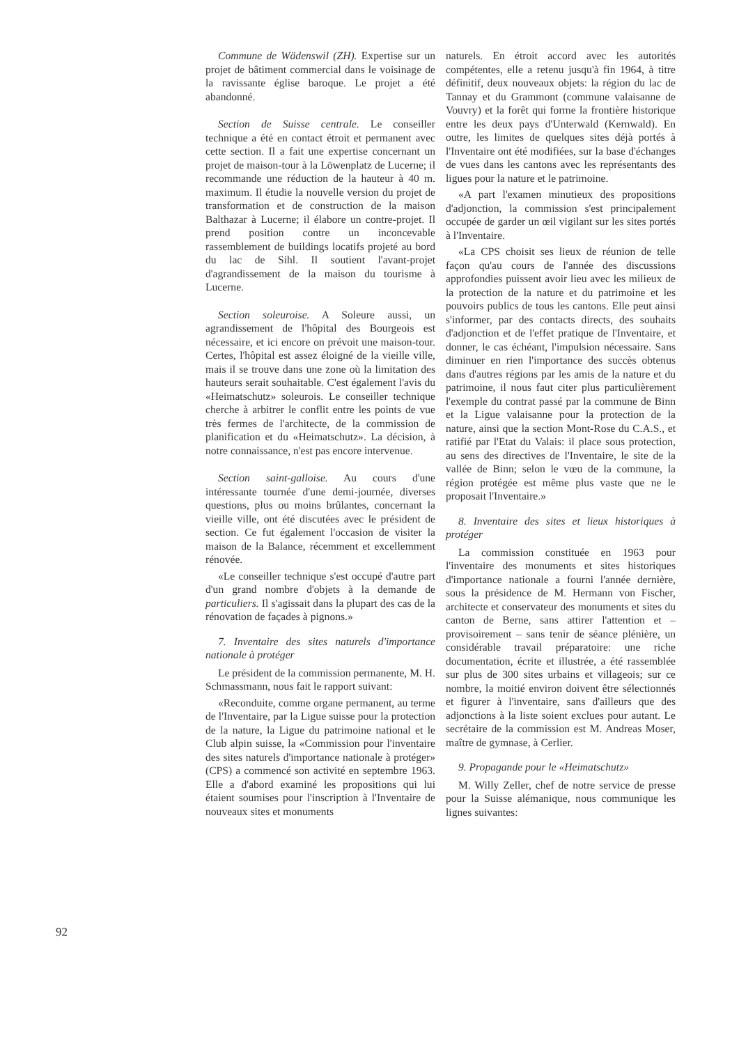Commune de Wädenswil (ZH). Expertise sur un projet de bâtiment commercial dans le voisinage de la ravissante église baroque. Le projet a été abandonné.
Section de Suisse centrale. Le conseiller technique a été en contact étroit et permanent avec cette section. Il a fait une expertise concernant un projet de maison-tour à la Löwenplatz de Lucerne; il recommande une réduction de la hauteur à 40 m. maximum. Il étudie la nouvelle version du projet de transformation et de construction de la maison Balthazar à Lucerne; il élabore un contre-projet. Il prend position contre un inconcevable rassemblement de buildings locatifs projeté au bord du lac de Sihl. Il soutient l'avant-projet d'agrandissement de la maison du tourisme à Lucerne.
Section soleuroise. A Soleure aussi, un agrandissement de l'hôpital des Bourgeois est nécessaire, et ici encore on prévoit une maison-tour. Certes, l'hôpital est assez éloigné de la vieille ville, mais il se trouve dans une zone où la limitation des hauteurs serait souhaitable. C'est également l'avis du «Heimatschutz» soleurois. Le conseiller technique cherche à arbitrer le conflit entre les points de vue très fermes de l'architecte, de la commission de planification et du «Heimatschutz». La décision, à notre connaissance, n'est pas encore intervenue.
Section saint-galloise. Au cours d'une intéressante tournée d'une demi-journée, diverses questions, plus ou moins brûlantes, concernant la vieille ville, ont été discutées avec le président de section. Ce fut également l'occasion de visiter la maison de la Balance, récemment et excellemment rénovée.
«Le conseiller technique s'est occupé d'autre part d'un grand nombre d'objets à la demande de particuliers. Il s'agissait dans la plupart des cas de la rénovation de façades à pignons.»
7. Inventaire des sites naturels d'importance nationale à protéger
Le président de la commission permanente, M. H. Schmassmann, nous fait le rapport suivant:
«Reconduite, comme organe permanent, au terme de l'Inventaire, par la Ligue suisse pour la protection de la nature, la Ligue du patrimoine national et le Club alpin suisse, la «Commission pour l'inventaire des sites naturels d'importance nationale à protéger» (CPS) a commencé son activité en septembre 1963. Elle a d'abord examiné les propositions qui lui étaient soumises pour l'inscription à l'Inventaire de nouveaux sites et monuments
naturels. En étroit accord avec les autorités compétentes, elle a retenu jusqu'à fin 1964, à titre définitif, deux nouveaux objets: la région du lac de Tannay et du Grammont (commune valaisanne de Vouvry) et la forêt qui forme la frontière historique entre les deux pays d'Unterwald (Kernwald). En outre, les limites de quelques sites déjà portés à l'Inventaire ont été modifiées, sur la base d'échanges de vues dans les cantons avec les représentants des ligues pour la nature et le patrimoine.
«A part l'examen minutieux des propositions d'adjonction, la commission s'est principalement occupée de garder un œil vigilant sur les sites portés à l'Inventaire.
«La CPS choisit ses lieux de réunion de telle façon qu'au cours de l'année des discussions approfondies puissent avoir lieu avec les milieux de la protection de la nature et du patrimoine et les pouvoirs publics de tous les cantons. Elle peut ainsi s'informer, par des contacts directs, des souhaits d'adjonction et de l'effet pratique de l'Inventaire, et donner, le cas échéant, l'impulsion nécessaire. Sans diminuer en rien l'importance des succès obtenus dans d'autres régions par les amis de la nature et du patrimoine, il nous faut citer plus particulièrement l'exemple du contrat passé par la commune de Binn et la Ligue valaisanne pour la protection de la nature, ainsi que la section Mont-Rose du C.A.S., et ratifié par l'Etat du Valais: il place sous protection, au sens des directives de l'Inventaire, le site de la vallée de Binn; selon le vœu de la commune, la région protégée est même plus vaste que ne le proposait l'Inventaire.»
8. Inventaire des sites et lieux historiques à protéger
La commission constituée en 1963 pour l'inventaire des monuments et sites historiques d'importance nationale a fourni l'année dernière, sous la présidence de M. Hermann von Fischer, architecte et conservateur des monuments et sites du canton de Berne, sans attirer l'attention et – provisoirement – sans tenir de séance plénière, un considérable travail préparatoire: une riche documentation, écrite et illustrée, a été rassemblée sur plus de 300 sites urbains et villageois; sur ce nombre, la moitié environ doivent être sélectionnés et figurer à l'inventaire, sans d'ailleurs que des adjonctions à la liste soient exclues pour autant. Le secrétaire de la commission est M. Andreas Moser, maître de gymnase, à Cerlier.
9. Propagande pour le «Heimatschutz»
M. Willy Zeller, chef de notre service de presse pour la Suisse alémanique, nous communique les lignes suivantes:
92